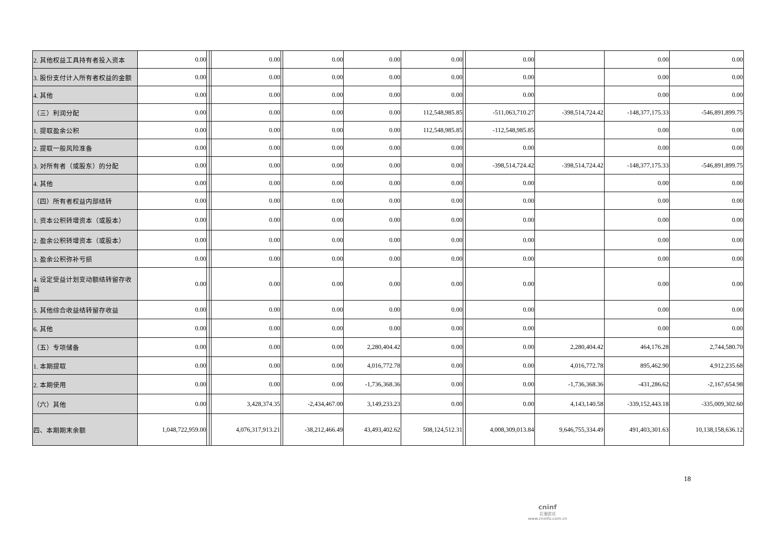| 2. 其他权益工具持有者投入资本 | 0.00 | | | 0.00 | | 0.00 | 0.00 | 0.00 | | 0.00 | | 0.00 | 0.00 |
| 3. 股份支付计入所有者权益的金额 | 0.00 | | | 0.00 | | 0.00 | 0.00 | 0.00 | | 0.00 | | 0.00 | 0.00 |
| 4. 其他 | 0.00 | | | 0.00 | | 0.00 | 0.00 | 0.00 | | 0.00 | | 0.00 | 0.00 |
| （三）利润分配 | 0.00 | | | 0.00 | | 0.00 | 0.00 | 112,548,985.85 | | -511,063,710.27 | -398,514,724.42 | -148,377,175.33 | -546,891,899.75 |
| 1. 提取盈余公积 | 0.00 | | | 0.00 | | 0.00 | 0.00 | 112,548,985.85 | | -112,548,985.85 | | 0.00 | 0.00 |
| 2. 提取一般风险准备 | 0.00 | | | 0.00 | | 0.00 | 0.00 | 0.00 | | 0.00 | | 0.00 | 0.00 |
| 3. 对所有者（或股东）的分配 | 0.00 | | | 0.00 | | 0.00 | 0.00 | 0.00 | | -398,514,724.42 | -398,514,724.42 | -148,377,175.33 | -546,891,899.75 |
| 4. 其他 | 0.00 | | | 0.00 | | 0.00 | 0.00 | 0.00 | | 0.00 | | 0.00 | 0.00 |
| （四）所有者权益内部结转 | 0.00 | | | 0.00 | | 0.00 | 0.00 | 0.00 | | 0.00 | | 0.00 | 0.00 |
| 1. 资本公积转增资本（或股本） | 0.00 | | | 0.00 | | 0.00 | 0.00 | 0.00 | | 0.00 | | 0.00 | 0.00 |
| 2. 盈余公积转增资本（或股本） | 0.00 | | | 0.00 | | 0.00 | 0.00 | 0.00 | | 0.00 | | 0.00 | 0.00 |
| 3. 盈余公积弥补亏损 | 0.00 | | | 0.00 | | 0.00 | 0.00 | 0.00 | | 0.00 | | 0.00 | 0.00 |
| 4. 设定受益计划变动额结转留存收益 | 0.00 | | | 0.00 | | 0.00 | 0.00 | 0.00 | | 0.00 | | 0.00 | 0.00 |
| 5. 其他综合收益结转留存收益 | 0.00 | | | 0.00 | | 0.00 | 0.00 | 0.00 | | 0.00 | | 0.00 | 0.00 |
| 6. 其他 | 0.00 | | | 0.00 | | 0.00 | 0.00 | 0.00 | | 0.00 | | 0.00 | 0.00 |
| （五）专项储备 | 0.00 | | | 0.00 | | 0.00 | 2,280,404.42 | 0.00 | | 0.00 | 2,280,404.42 | 464,176.28 | 2,744,580.70 |
| 1. 本期提取 | 0.00 | | | 0.00 | | 0.00 | 4,016,772.78 | 0.00 | | 0.00 | 4,016,772.78 | 895,462.90 | 4,912,235.68 |
| 2. 本期使用 | 0.00 | | | 0.00 | | 0.00 | -1,736,368.36 | 0.00 | | 0.00 | -1,736,368.36 | -431,286.62 | -2,167,654.98 |
| （六）其他 | 0.00 | | | 3,428,374.35 | | -2,434,467.00 | 3,149,233.23 | 0.00 | | 0.00 | 4,143,140.58 | -339,152,443.18 | -335,009,302.60 |
| 四、本期期末余额 | 1,048,722,959.00 | | | 4,076,317,913.21 | | -38,212,466.49 | 43,493,402.62 | 508,124,512.31 | | 4,008,309,013.84 | 9,646,755,334.49 | 491,403,301.63 | 10,138,158,636.12 |
18
cninf
巨潮资讯
www.cninfo.com.cn